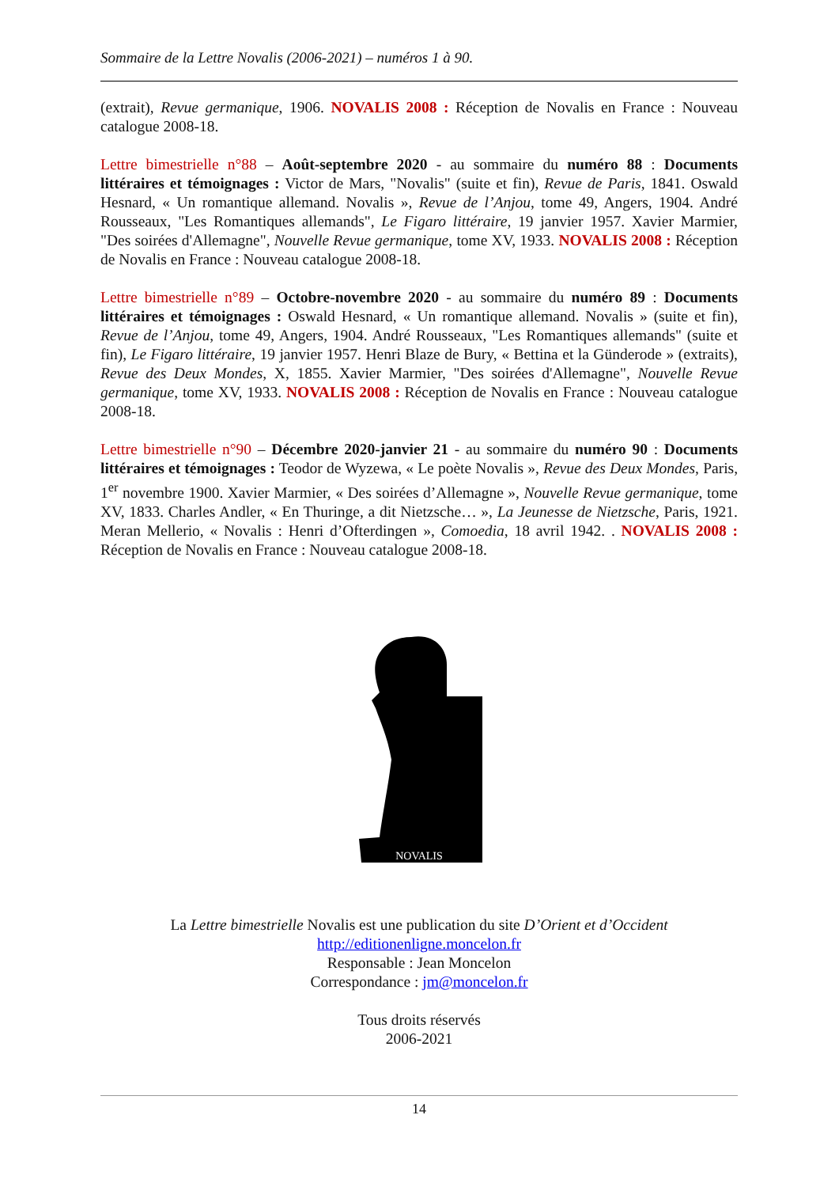Sommaire de la Lettre Novalis (2006-2021) – numéros 1 à 90.
(extrait), Revue germanique, 1906. NOVALIS 2008 : Réception de Novalis en France : Nouveau catalogue 2008-18.
Lettre bimestrielle n°88 – Août-septembre 2020 - au sommaire du numéro 88 : Documents littéraires et témoignages : Victor de Mars, "Novalis" (suite et fin), Revue de Paris, 1841. Oswald Hesnard, « Un romantique allemand. Novalis », Revue de l’Anjou, tome 49, Angers, 1904. André Rousseaux, "Les Romantiques allemands", Le Figaro littéraire, 19 janvier 1957. Xavier Marmier, "Des soirées d'Allemagne", Nouvelle Revue germanique, tome XV, 1933. NOVALIS 2008 : Réception de Novalis en France : Nouveau catalogue 2008-18.
Lettre bimestrielle n°89 – Octobre-novembre 2020 - au sommaire du numéro 89 : Documents littéraires et témoignages : Oswald Hesnard, « Un romantique allemand. Novalis » (suite et fin), Revue de l’Anjou, tome 49, Angers, 1904. André Rousseaux, "Les Romantiques allemands" (suite et fin), Le Figaro littéraire, 19 janvier 1957. Henri Blaze de Bury, « Bettina et la Günderode » (extraits), Revue des Deux Mondes, X, 1855. Xavier Marmier, "Des soirées d'Allemagne", Nouvelle Revue germanique, tome XV, 1933. NOVALIS 2008 : Réception de Novalis en France : Nouveau catalogue 2008-18.
Lettre bimestrielle n°90 – Décembre 2020-janvier 21 - au sommaire du numéro 90 : Documents littéraires et témoignages : Teodor de Wyzewa, « Le poète Novalis », Revue des Deux Mondes, Paris, 1<sup>er</sup> novembre 1900. Xavier Marmier, « Des soirées d’Allemagne », Nouvelle Revue germanique, tome XV, 1833. Charles Andler, « En Thuringe, a dit Nietzsche… », La Jeunesse de Nietzsche, Paris, 1921. Meran Mellerio, « Novalis : Henri d’Ofterdingen », Comoedia, 18 avril 1942. . NOVALIS 2008 : Réception de Novalis en France : Nouveau catalogue 2008-18.
NOVALIS
La Lettre bimestrielle Novalis est une publication du site D’Orient et d’Occident
http://editionenligne.moncelon.fr
Responsable : Jean Moncelon
Correspondance : jm@moncelon.fr
Tous droits réservés
2006-2021
14